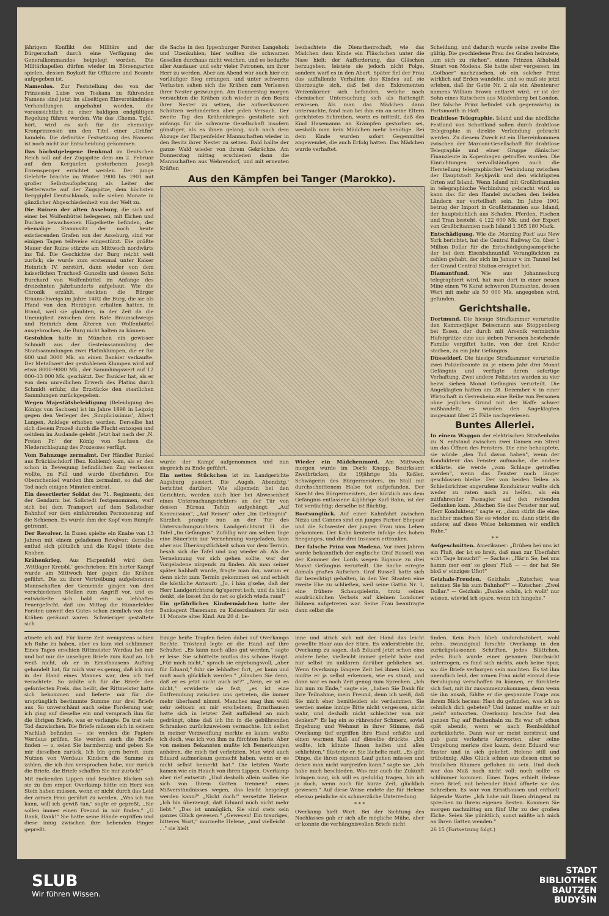jährigem Konflikt des Militärs und der Bürgerschaft durch eine Verfügung des Generalkommandos beigelegt worden. Die Militärkapellen dürfen wieder im Börsengarten spielen, dessen Boykott für Offiziere und Beamte aufgegeben ist.
Namenlos. Zur Feststellung des von der Prinzessin Luise von Toskana zu führenden Namens sind jetzt im allseitigen Einverständnisse Verhandlungen angebahnt worden, die voraussichtlich zu einer baldigen endgültigen Regelung führen werden. Wie das ‚Chemn. Tgbl.' hört, wird es sich für die ehemalige Kronprinzessin um den Titel einer „Gräfin" handeln. Die definitive Festsetzung des Namens ist noch nicht zur Entscheidung gekommen.
Das höchstgelegene Denkmal im Deutschen Reich soll auf der Zugspitze dem am 2. Februar auf den Kerguelen gestorbenen Joseph Enzensperger errichtet werden. Der junge Gelehrte brachte im Winter 1900 bis 1901 mit großer Selbstaufopferung als Leiter der Wetterwarte auf der Zugspitze, dem höchsten Berggipfel Deutschlands, volle sieben Monate in gänzlicher Abgeschiedenheit von der Welt zu.
Die Ruinen der alten Asseburg, die sich auf einer bei Wolfenbüttel belegenen, mit Eichen und Buchen bewachsenen Hügelkette befinden, der ehemalige Stammsitz der noch heute existierenden Grafen von der Asseburg, sind vor einigen Tagen teilweise eingestürzt. Die größte Mauer der Ruine stürzte am Mittwoch nordwärts ins Tal. Die Geschichte der Burg reicht weit zurück; sie wurde zum erstenmal unter Kaiser Heinrich IV. zerstört, dann wieder von dem kaiserlichen Truchseß Gunzelin und dessen Sohn Burchard von Wolfenbüttel im Anfange des dreizehnten Jahrhunderts aufgebaut. Wie die Chronik erzählt, steckten die Bürger Braunschweigs im Jahre 1402 die Burg, die sie als Pfand von den Herzögen erhalten hatten, in Brand, weil sie glaubten, in der Zeit da die Uneinigkeit zwischen dem Rate Braunschweigs und Heinrich dem Älteren von Wolfenbüttel ausgebrochen, die Burg nicht halten zu können.
Gestohlen hatte in München ein gewisser Schmidt aus der Gesteinssammlung der Staatssammlungen zwei Platinklumpen, die er für 600 und 3000 Mk. an einen Bankier verkaufte. Der Metallwert der gestohlenen Klumpen wird auf etwa 8000–9000 Mk., der Sammlungswert auf 12 000–13 000 Mk. geschätzt. Der Bankier hat, als er von dem unredlichen Erwerb des Platins durch Schmidt erfuhr, die Erzstücke den staatlichen Sammlungen zurückgegeben.
Wegen Majestätsbeleidigung (Beleidigung des Königs von Sachsen) ist im Jahre 1898 in Leipzig gegen den Verleger des ‚Simplicissimus', Albert Langen, Anklage erhoben worden. Derselbe hat sich diesem Prozeß durch die Flucht entzogen und seitdem im Auslande gelebt. Jetzt hat nach der ‚N. Freien Pr.' der König von Sachsen die Niederschlagung des Prozesses verfügt.
Vom Bahnzuge zermalmt. Der Händler Runkel aus Brücklachdorf (Bez. Koblenz) kam, als er den schon in Bewegung befindlichen Zug verlassen wollte, zu Fall und wurde überfahren. Die Oberschenkel wurden ihm zermalmt, so daß der Tod nach einigen Minuten eintrat.
Ein desertierter Soldat des 71. Regiments, den der Gendarm bei Sollstedt festgenommen, warf sich bei dem Transport auf dem Sollstedter Bahnhof vor dem einfahrenden Personenzug auf die Schienen. Es wurde ihm der Kopf vom Rumpfe getrennt.
Der Revolver. In Essen spielte ein Knabe von 13 Jahren mit einem geladenen Revolver; derselbe entlud sich plötzlich und die Kugel tötete den Knaben.
Krähenkrieg. Aus Harpenfeld wird dem ‚Wittlager Kreisbl.' geschrieben: Ein harter Kampf wurde am Mittwoch hier gegen die Krähen geführt. Die zu ihrer Vertreibung aufgebotenen Mannschaften der Gemeinde gingen von drei verschiedenen Stellen zum Angriff vor, und es entwickelte sich bald ein so lebhaftes Feuergefecht, daß um Mittag die Hünnefelder Forsten unweit des Gutes schon ziemlich von den Krähen geräumt waren. Schwieriger gestaltete sich
die Sache in den Ippenburger Forsten Langeholz und Uzenkuhlen; hier wollten die schwarzen Gesellen durchaus nicht weichen, und es bedurfte aller Ausdauer und sehr vieler Patronen, um ihrer Herr zu werden. Aber am Abend war auch hier ein vorläufiger Sieg errungen, und unter schweren Verlusten sahen sich die Krähen zum Verlassen ihrer Nester gezwungen. Am Donnerstag morgen versuchten die Krähen sich wieder in den Besitz ihrer Nester zu setzen, die aufmerksamen Schützen verhinderten aber jeden Versuch. Der zweite Tag des Krähenkrieges gestaltete sich anfangs für die schwarze Gesellschaft insofern günstiger, als es ihnen gelang, sich nach dem Abzuge der Harpenfelder Mannschaften wieder in den Besitz ihrer Nester zu setzen. Bald hallte der ganze Wald wieder von ihrem Gekrächze. Am Donnerstag mittag erschienen dann die Mannschaften aus Wehrendorf, und mit erneuten Kräften
beobachtete die Dienstherrschaft, wie das Mädchen dem Kinde ein Fläschchen unter die Nase hielt; der Aufforderung, das Gläschen herzugeben, leistete sie jedoch nicht Folge, sondern warf es in den Abort. Später fiel der Frau das auffallende Verhalten des Kindes auf, sie überzeugte sich, daß bei den Exkrementen Weizenkörner sich befanden, welche nach chemischer Untersuchung sich als Rattengift erwiesen. Als man das Mädchen dann untersuchte, fand man bei ihm ein an seine Eltern gerichtetes Schreiben, worin es mitteilt, daß das Kind Hasemanns an Krämpfen gestorben sei, weshalb man kein Mädchen mehr benötige. Bei dem Kinde wurden sofort Gegenmittel angewendet, die auch Erfolg hatten. Das Mädchen wurde verhaftet.
Aus den Kämpfen bei Tanger (Marokko).
wurde der Kampf aufgenommen und nun siegreich zu Ende geführt.
Ein nettes Stückchen ist im Landgerichte Augsburg passiert. Die ‚Augsb. Abendztg.' berichtet darüber: Wie allgemein bei den Gerichten, werden auch hier bei Abwesenheit eines Untersuchungsrichters an der Tür von dessen Büreau Tafeln aufgehängt: „Auf Kommission", „Auf Reisen" oder „Im Gefängnis". Kürzlich prangte nun an der Tür des Untersuchungsrichters Landgerichtsrat H. die Tafel „Im Gefängnis". Zufällig war am selben Tage eine Bäuerlein zur Vernehmung vorgeladen, kam aber aus Überängstlichkeit schon vor dem Termin, besah sich die Tafel und zog wieder ab. Als die Vernehmung vor sich gehen sollte, war der Vorgeladene nirgends zu finden. Als man seiner später habhaft wurde, fragte man ihn, warum er denn nicht zum Termin gekommen sei und erhielt die köstliche Antwort: „Jo, i hän g'sehe, daß der Herr Landgerichtsrat üg'sperret isch, und da hän i denkt, sie losset ihn do net so gleich wieda raus!"
Ein gefährliches Kindermädchen hatte der Bankagent Hasemann zu Kaiserslautern für sein 11 Monate altes Kind. Am 20 d. be-
Wieder ein Mädchenmord. Am Mittwoch morgen wurde im Dorfe Knopp, Bezirksamt Zweibrücken, die 19jährige Ida Keßler, Schwägerin des Bürgermeisters, im Stall mit durchschnittenem Halse tot aufgefunden. Der Knecht des Bürgermeisters, der kürzlich aus dem Gefängnis entlassene 42jährige Karl Bahn, ist der Tat verdächtig; derselbe ist flüchtig.
Bootsunglück. Auf einer Kahnfahrt zwischen Nizza und Cannes sind ein junges Pariser Ehepaar und die Schwester der jungen Frau ums Leben gekommen. Der Kahn kenterte infolge des hohen Seeganges, und die drei Insassen ertranken.
Der falsche Prinz von Modena. Vor zwei Jahren wurde bekanntlich der englische Graf Russell von der Kammer der Lords wegen Bigamie zu drei Monat Gefängnis verurteilt. Die Sache erregte damals großes Aufsehen. Graf Russell hatte sich für berechtigt gehalten, in den Ver. Staaten eine zweite Ehe zu schließen, weil seine Gattin Nr. 1, eine frühere Schauspielerin, trotz seines ausdrücklichen Verbots auf kleinen Londoner Bühnen aufgetreten war. Seine Frau beantragte dann selbst die
Scheidung, und dadurch wurde seine zweite Ehe gültig. Die geschiedene Frau des Grafen heiratete, „um sich zu rächen", einen Prinzen Athobald Stuart von Modena. Sie hatte aber vergessen, im „Gothaer" nachzusehen, ob ein solcher Prinz wirklich auf Erden wandelte, und so muß sie jetzt erleben, daß ihr Gatte Nr. 2 als ein Abenteurer namens William Brown entlarvt wird; er ist der Sohn eines Kutschers aus Maidenberg bei London. Der falsche Prinz befindet sich gegenwärtig in Portsmouth in Haft.
Drahtlose Telegraphie. Island und das nördliche Festland von Schottland sollen durch drahtlose Telegraphie in direkte Verbindung gebracht werden. Zu diesem Zweck ist ein Übereinkommen zwischen der Marconi-Gesellschaft für drahtlose Telegraphie und einer Gruppe dänischer Finanzleute in Kopenhagen getroffen worden. Die Einrichtungen vervollständigen auch die Herstellung telegraphischer Verbindung zwischen der Hauptstadt Reykjavik und den wichtigsten Orten auf Island. Wenn Island mit Großbritannien in telegraphische Verbindung gebracht wird, so kann das für den Handel zwischen den beiden Ländern nur vorteilhaft sein. Im Jahre 1901 betrug der Import in Großbritannien aus Island, der hauptsächlich aus Schafen, Pferden, Fischen und Tran besteht, 4 122 600 Mk. und der Export von Großbritannien nach Island 1 365 180 Mark.
Entschädigung. Wie die ‚Morning Post' aus New York berichtet, hat die Central Railway Co. über 1 Million Dollar für die Entschädigungsansprüche der bei dem Eisenbahnunfall Verunglückten zu zahlen gehabt, der sich im Januar v. im Tunnel bei der Grand Central Station ereignet hat.
Diamantfund. Wie aus Johannesburg telegraphiert wird, hat man dort in einer neuen Mine einen 76 Karat schweren Diamanten, dessen Wert mit mehr als 50 000 Mk. angegeben wird, gefunden.
Gerichtshalle.
Dortmund. Die hiesige Strafkammer verurteilte den Kammerjäger Beisemann aus Stoppenberg bei Essen, der durch mit Arsenik vermischte Hafergrütze eine aus sieben Personen bestehende Familie vergiftet hatte, von der drei Kinder starben, zu ein Jahr Gefängnis.
Düsseldorf. Die hiesige Strafkammer verurteilte zwei Polizeibeamte zu je einem Jahr drei Monat Gefängnis und verfügte deren sofortige Verhaftung. Zwei andere Polizisten wurden zu vier bezw. sieben Monat Gefängnis verurteilt. Die Angeklagten hatten am 28. Dezember v. in einer Wirtschaft in Gerresheim eine Reihe von Personen ohne jeglichen Grund mit der Waffe schwer mißhandelt; es wurden den Angeklagten insgesamt über 25 Fälle nachgewiesen.
Buntes Allerlei.
In einem Waggon der elektrischen Straßenbahn zu N. entstand zwischen zwei Damen ein Streit um das Öffnen des Fensters. Die eine behauptete, sie würde „den Tod davon haben", wenn der Kondukteur das Fenster aufmache, die andere erklärte, sie werde „vom Schlage getroffen werden", wenn das Fenster noch länger geschlossen bleibe. Der von beiden Teilen als Schiedsrichter angerufene Kondukteur wußte sich weder zu raten noch zu helfen, als ein mitfahrender Passagier auf den rettenden Gedanken kam. „Machen Sie das Fenster nur auf, Herr Kondukteur," sagte er, „dann stirbt die eine; nachher machen Sie es wieder zu, dann stirbt die andere; auf diese Weise bekommen wir endlich Ruhe."
* *
Aufgeschnitten. Amerikaner: „Drüben bei uns ist ein Fluß, der ist so breit, daß man zur Überfahrt acht Tage braucht!" — Sachse: „Här'n Se, bei uns hamm mer een' so gleen' Fluß — — der hat Sie bloß e' einziges Ufer!"
Geizhals-Freuden. Geizhals: „Kutscher, was nehmen Sie bis zum Bahnhof?" — Kutscher: „Zwei Dollar." — Geizhals: „Danke schön, ich wollt' nur wissen, wieviel ich spare, wenn ich hingehe."
atmete ich auf. Für kurze Zeit wenigstens schien ich Ruhe zu haben, aber es kam viel schlimmer. Eines Tages erschien Rittmeister Werdau bei mir und bot mir die unseligen Briefe zum Kauf an. Ich weiß nicht, ob er in Ernsthausens Auftrag gehandelt hat, für mich war es genug, daß ich nun in der Hand eines Mannes war, den ich tief verachtete. So zahlte ich für die Briefe den geforderten Preis, das heißt, der Rittmeister hatte sich bekommen und lieferte mir für die ursprünglich bestimmte Summe nur drei Briefe aus. So unverschämt auch seine Forderung war, ich ging auf dieselbe ein und versprach ihm für die übrigen Briefe, was er verlangte. Da trat sein Tod dazwischen. Die Briefe müssen sich in seinem Nachlaß befinden — sie werden die Papiere Werdaus prüfen, Sie werden auch die Briefe finden — o, seien Sie barmherzig und geben Sie mir dieselben zurück. Ich bin gern bereit, zum Nutzen von Werdaus Kindern die Summe zu zahlen, die ich ihm versprochen habe, nur zurück die Briefe, die Briefe schaffen Sie mir zurück!"
Mit zuckenden Lippen und feuchten Blicken sah sie zu ihm empor. Overkamp hätte ein Herz von Stein haben müssen, wenn er nicht durch das Leid der armen Frau gerührt zu werden. „Was ich tun kann, will ich gewiß tun," sagte er gepreßt, „Sie sollen immer einen Freund in mir finden." „O Dank, Dank!" Sie hatte seine Hände ergriffen und diese innig zwischen ihre bebenden Finger gepreßt.
Einige heiße Tropfen fielen dabei auf Overkamps Rechte. Tröstend legte er die Hand auf ihre Schulter. „Es kann noch alles gut werden," sagte er leise. Sie schüttelte mutlos das schöne Haupt. „Für mich nicht," sprach sie ergebungsvoll, „aber für Eduard," fuhr sie lebhafter fort, „er kann und muß noch glücklich werden." „Glauben Sie denn, daß er es jetzt nicht auch ist?" „Nein, er ist es nicht," erwiderte sie fest, „es ist eine Entfremdung zwischen uns getreten, die immer mehr überhand nimmt. Manches mag ihm wohl sehr seltsam an mir erscheinen; Ernsthausen hatte sich in letzter Zeit auffallend an mich gedrängt, ohne daß ich ihn in die gebührenden Schranken zurückzuweisen vermochte. Ich selbst in meiner Verzweiflung merkte es kaum; wußte ich doch, was ich von ihm zu fürchten hatte. Aber von meinen Bekannten mußte ich Bemerkungen anhören, die mich tief verletzten. Man wird auch Eduard aufmerksam gemacht haben, wenn er es nicht selbst bemerkt hat." Die letzten Worte kamen wie ein Hauch von ihren Lippen. Overkamp aber rief entsetzt: „Und deshalb allein wollen Sie sich von Ihrem Gatten trennen? eines Mißverständnisses wegen, das leicht beigelegt werden kann?" „Nicht doch!" versetzte Helene. „Ich bin überzeugt, daß Eduard mich nicht mehr liebt." „Das ist unmöglich, Sie sind stets sein ganzes Glück gewesen." „Gewesen! Ein trauriges, bitteres Wort," murmelte Helene, „und vielleicht . . ." sie hielt
inne und strich sich mit der Hand das leicht gewellte Haar aus der Stirn. Es widerstrebte ihr, Overkamp zu sagen, daß Eduard jetzt schon eine andere liebe, vielleicht immer geliebt habe und nur selbst im unklaren darüber geblieben sei. Wenn Overkamp längere Zeit bei ihnen blieb, so mußte er ja selbst erkennen, wie es stand, und dann war es noch Zeit genug zum Sprechen. „Ich bin nun zu Ende," sagte sie, „haben Sie Dank für Ihre Teilnahme, mein Freund, denn ich weiß, daß Sie mich eher bemitleiden als verdammen. Sie werden meine innige Bitte nicht vergessen, nicht wahr, und deshalb nicht schlechter von mir denken?" Es lag ein so rührender Schmerz, soviel Ergebung und Wehmut in ihrer Stimme, daß Overkamp tief ergriffen ihre Hand erfaßte und einen warmen Kuß auf dieselbe drückte. „Ich wollte, ich könnte Ihnen helfen und alles schlichten," flüsterte er. Sie lächelte matt. „Es gibt Dinge, die ihren eigenen Lauf gehen müssen und denen man nicht vorgreifen kann," sagte sie. „Ich habe mich beschieden. Was mir auch die Zukunft bringen mag, ich will es geduldig tragen, bin ich ja doch, wenn auch für kurze Zeit, glücklich gewesen." Auf diese Weise endete die für Helene ebenso peinliche als schmerzliche Unterredung.
* * *
Overkamp hielt Wort. Bei der Sichtung des Nachlasses gab er sich alle mögliche Mühe, aber er konnte die verhängnisvollen Briefe nicht
finden. Kein Fach blieb undurchstöbert, wohl zehn-, zwanzigmal forschte Overkamp in den zurückgelassenen Schriften, jedes Blättchen, jedes Buch wurde einer genauen Durchsicht unterzogen, es fand sich nichts, auch keine Spur, wo die Briefe verborgen sein mochten. Es tat ihm unendlich leid, der armen Frau nicht einmal diese Beruhigung verschaffen zu können, er fürchtete sich fast, mit ihr zusammenzukommen, denn wenn sie ihn ansah, fühlte er die gespannte Frage aus ihrem Blick heraus: Hast du gefunden, was ich so sehnlich dich gebeten? Und immer mußte er mit „nein" antworten. Overkamp brachte fast den ganzen Tag auf Buchenhain zu. Es war oft schon spät abends, wenn er nach Remboldshof zurückkehrte. Dann war er meist zerstreut und gab ganz verkehrte Antworten, aber seine Umgebung merkte dies kaum, denn Eduard war finster und in sich gekehrt, Helene still und trübsinnig. Alles Glück schien aus diesen einst so traulichen Räumen geflohen zu sein. Und doch war das Maß noch nicht voll: noch sollte es schlimmer kommen. Eines Tages erhielt Helene einen Brief; mit bebender Hand öffnete sie das Schreiben. Es war von Ernsthausen und enthielt folgende Worte: „Ich habe mit Ihnen dringend zu sprechen zu Ihrem eigenen Besten. Kommen Sie morgen nachmittag um fünf Uhr zu der großen Eiche. Seien Sie pünktlich, sonst müßte ich mich an Ihren Gatten wenden."
26 15 (Fortsetzung folgt.)
SLUB
Wir führen Wissen.
STADT
BIBLIOTHEK
BAUTZEN
BUDYŠIN